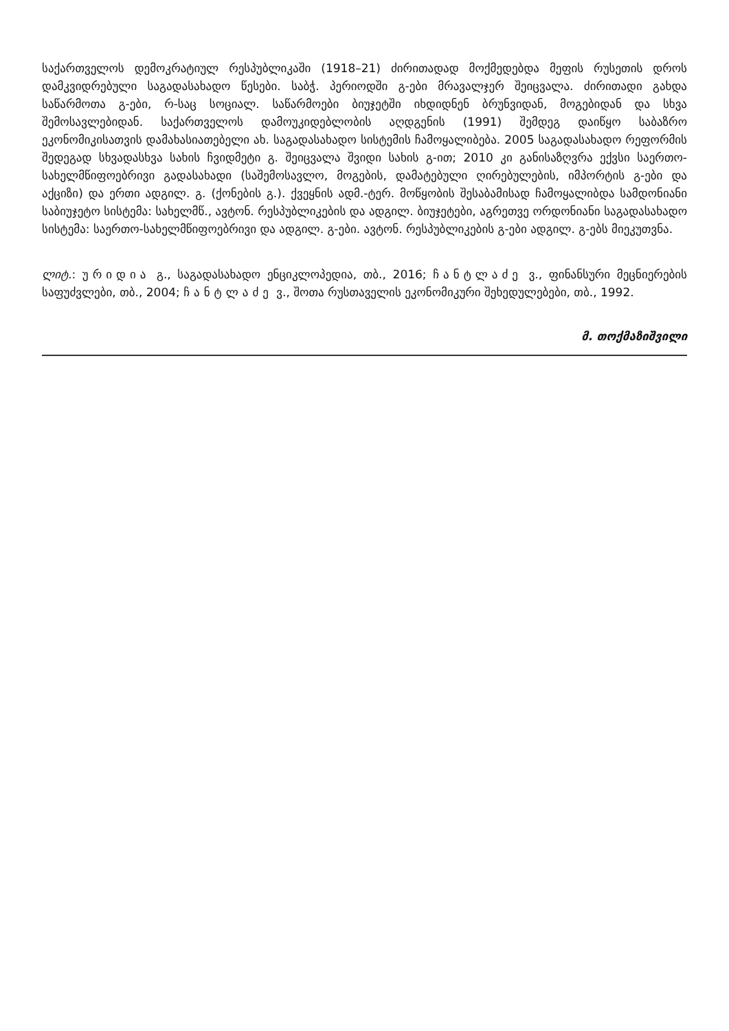საქართველოს დემოკრატიულ რესპუბლიკაში (1918–21) ძირითადად მოქმედებდა მეფის რუსეთის დროს დამკვიდრებული საგადასახადო წესები. საბჭ. პერიოდში გ-ები მრავალჯერ შეიცვალა. ძირითადი გახდა საწარმოთა გ-ები, რ-საც სოციალ. საწარმოები ბიუჯეტში იხდიდნენ ბრუნვიდან, მოგებიდან და სხვა შემოსავლებიდან. საქართველოს დამოუკიდებლობის აღდგენის (1991) შემდეგ დაიწყო საბაზრო ეკონომიკისათვის დამახასიათებელი ახ. საგადასახადო სისტემის ჩამოყალიბება. 2005 საგადასახადო რეფორმის შედეგად სხვადასხვა სახის ჩვიდმეტი გ. შეიცვალა შვიდი სახის გ-ით; 2010 კი განისაზღვრა ექვსი საერთო-სახელმწიფოებრივი გადასახადი (საშემოსავლო, მოგების, დამატებული ღირებულების, იმპორტის გ-ები და აქციზი) და ერთი ადგილ. გ. (ქონების გ.). ქვეყნის ადმ.-ტერ. მოწყობის შესაბამისად ჩამოყალიბდა სამდონიანი საბიუჯეტო სისტემა: სახელმწ., ავტონ. რესპუბლიკების და ადგილ. ბიუჯეტები, აგრეთვე ორდონიანი საგადასახადო სისტემა: საერთო-სახელმწიფოებრივი და ადგილ. გ-ები. ავტონ. რესპუბლიკების გ-ები ადგილ. გ-ებს მიეკუთვნა.
ლიტ.: ურიდია გ., საგადასახადო ენციკლოპედია, თბ., 2016; ჩანტლაძე ვ., ფინანსური მეცნიერების საფუძვლები, თბ., 2004; ჩანტლაძე ვ., შოთა რუსთაველის ეკონომიკური შეხედულებები, თბ., 1992.
მ. თოქმაზიშვილი